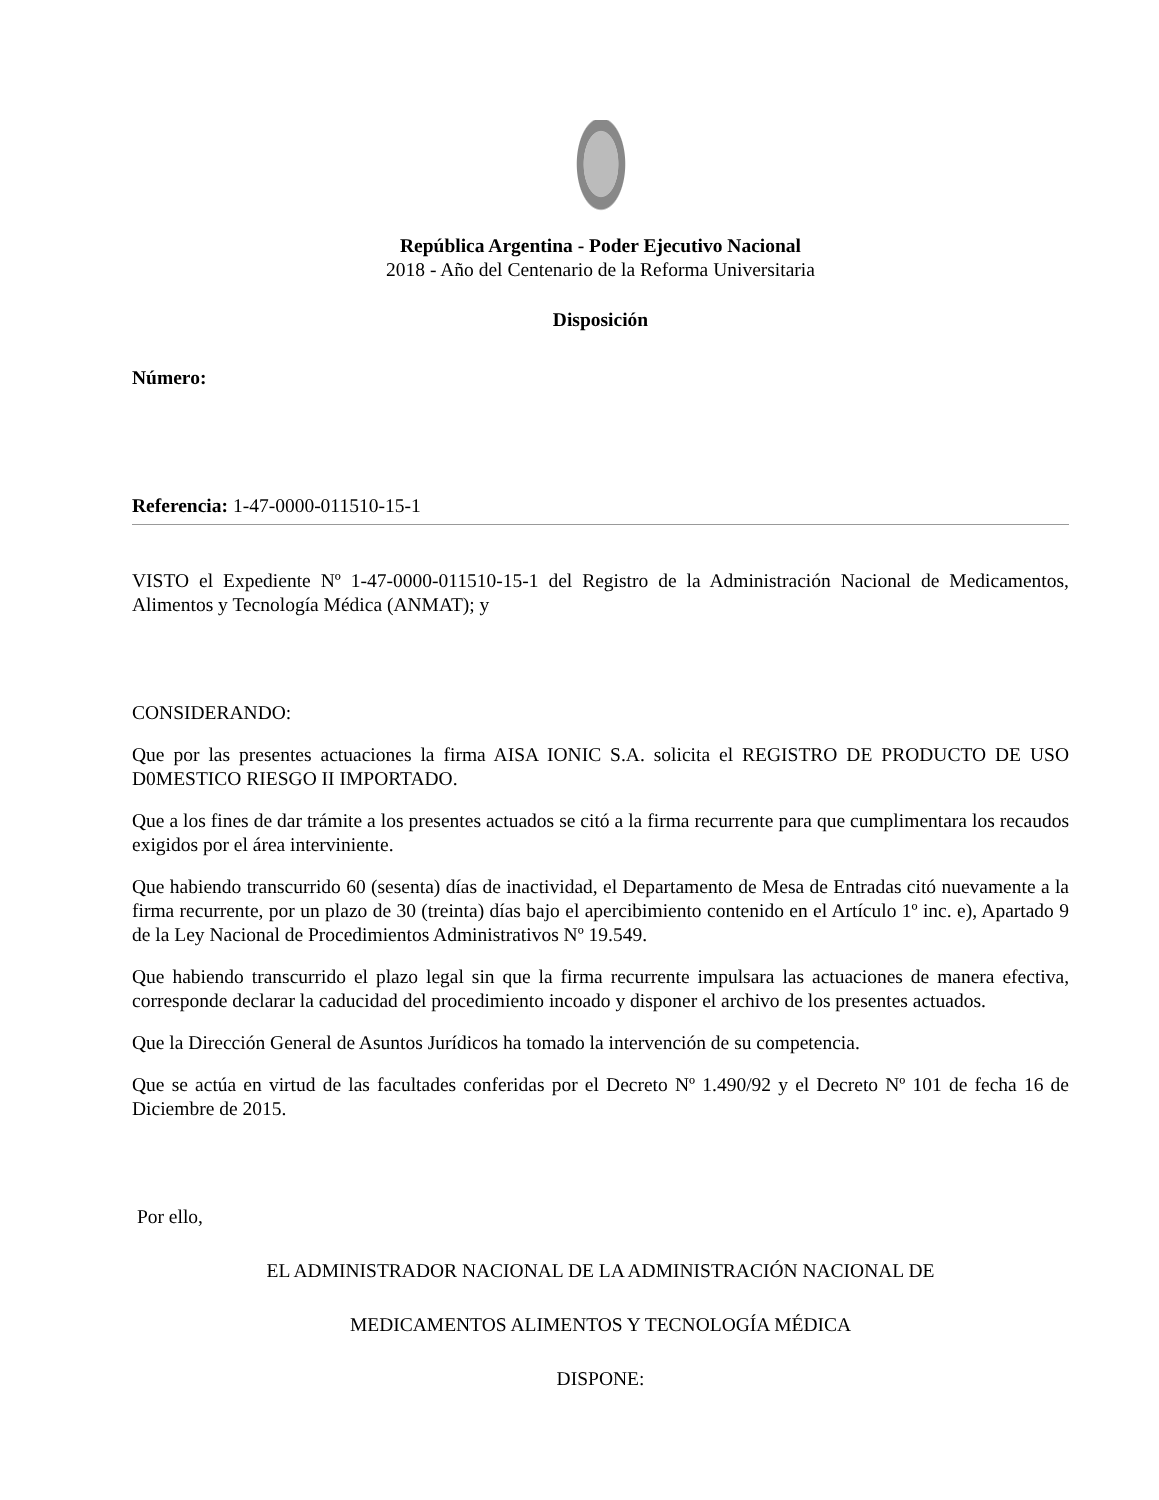República Argentina - Poder Ejecutivo Nacional
2018 - Año del Centenario de la Reforma Universitaria
Disposición
Número:
Referencia: 1-47-0000-011510-15-1
VISTO el Expediente Nº 1-47-0000-011510-15-1 del Registro de la Administración Nacional de Medicamentos, Alimentos y Tecnología Médica (ANMAT); y
CONSIDERANDO:
Que por las presentes actuaciones la firma AISA IONIC S.A. solicita el REGISTRO DE PRODUCTO DE USO D0MESTICO RIESGO II IMPORTADO.
Que a los fines de dar trámite a los presentes actuados se citó a la firma recurrente para que cumplimentara los recaudos exigidos por el área interviniente.
Que habiendo transcurrido 60 (sesenta) días de inactividad, el Departamento de Mesa de Entradas citó nuevamente a la firma recurrente, por un plazo de 30 (treinta) días bajo el apercibimiento contenido en el Artículo 1º inc. e), Apartado 9 de la Ley Nacional de Procedimientos Administrativos Nº 19.549.
Que habiendo transcurrido el plazo legal sin que la firma recurrente impulsara las actuaciones de manera efectiva, corresponde declarar la caducidad del procedimiento incoado y disponer el archivo de los presentes actuados.
Que la Dirección General de Asuntos Jurídicos ha tomado la intervención de su competencia.
Que se actúa en virtud de las facultades conferidas por el Decreto Nº 1.490/92 y el Decreto Nº 101 de fecha 16 de Diciembre de 2015.
Por ello,
EL ADMINISTRADOR NACIONAL DE LA ADMINISTRACIÓN NACIONAL DE
MEDICAMENTOS ALIMENTOS Y TECNOLOGÍA MÉDICA
DISPONE: